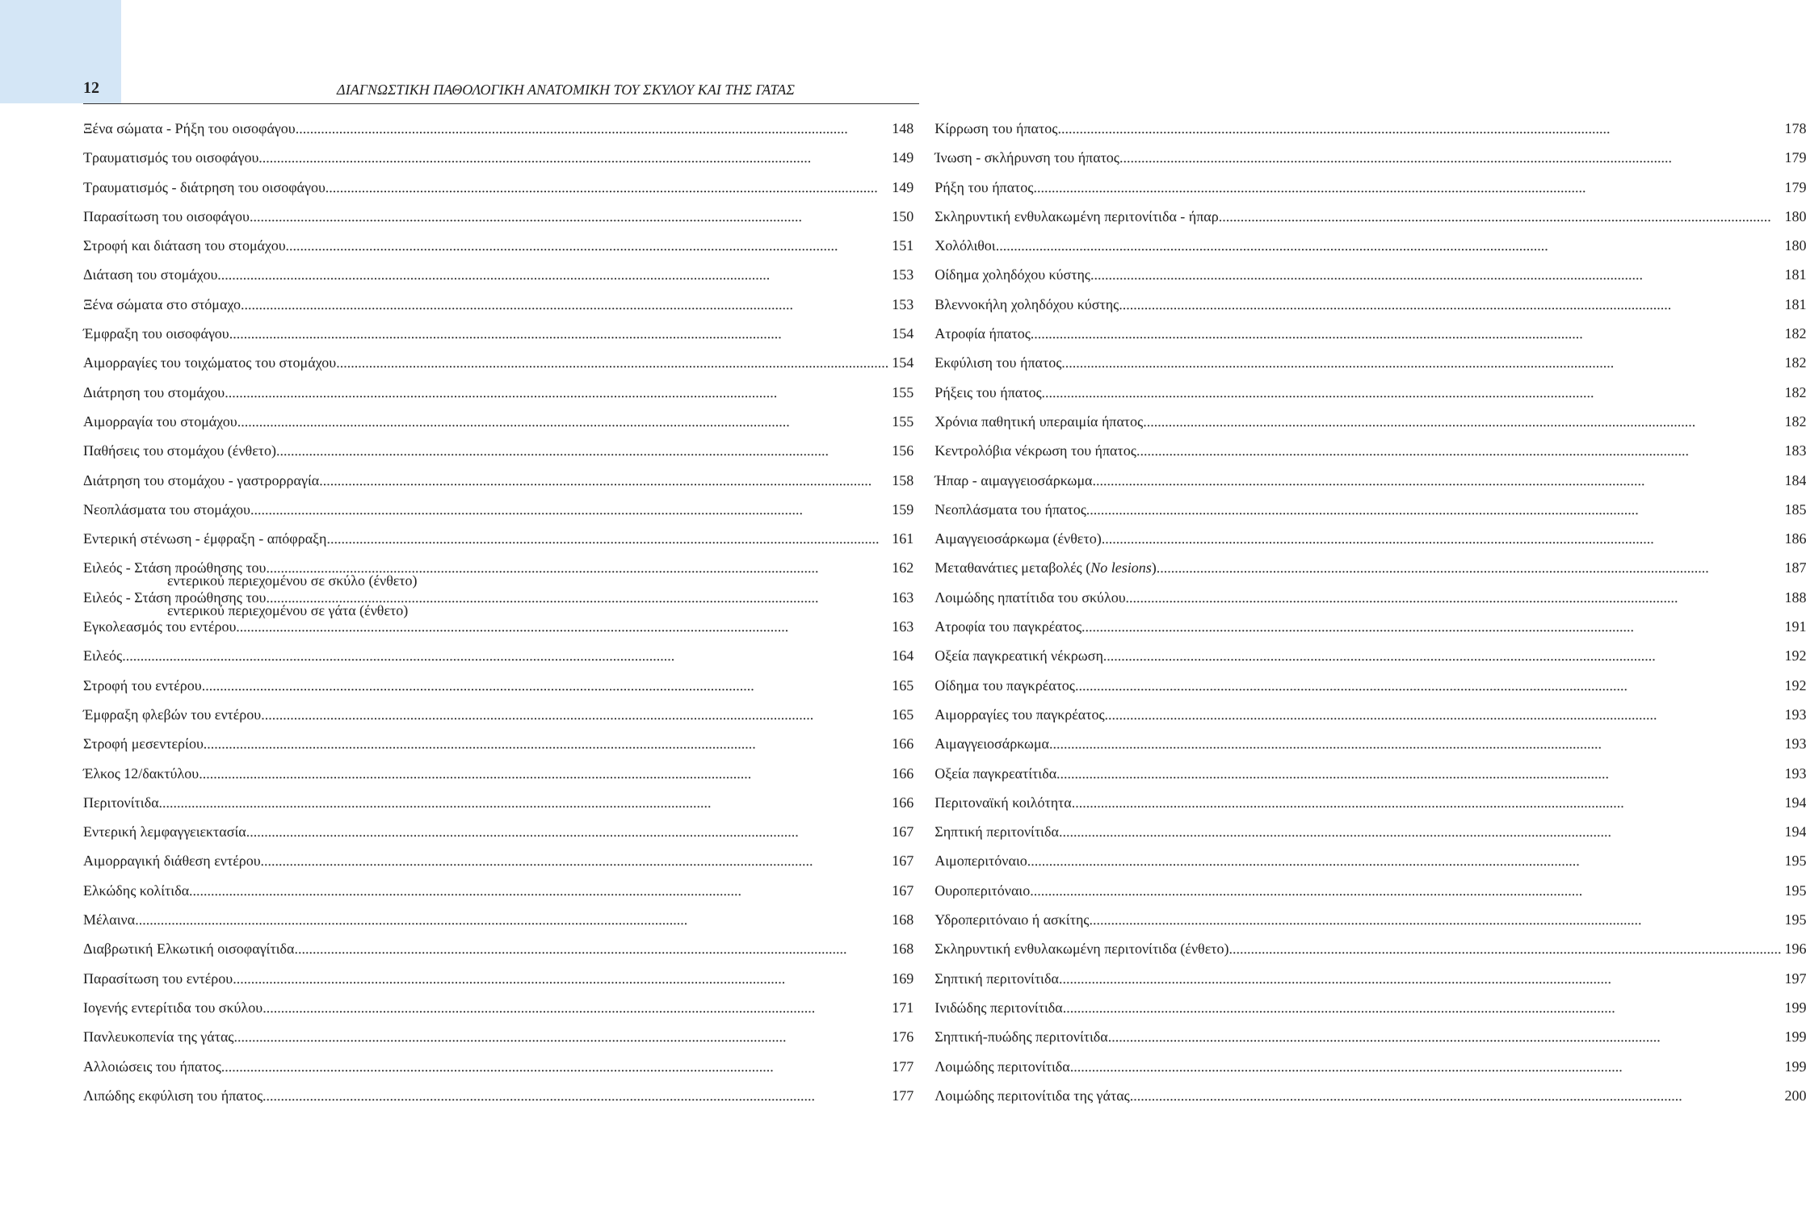12
ΔΙΑΓΝΩΣΤΙΚΗ ΠΑΘΟΛΟΓΙΚΗ ΑΝΑΤΟΜΙΚΗ ΤΟΥ ΣΚΥΛΟΥ ΚΑΙ ΤΗΣ ΓΑΤΑΣ
Ξένα σώματα - Ρήξη του οισοφάγου 148
Τραυματισμός του οισοφάγου 149
Τραυματισμός - διάτρηση του οισοφάγου 149
Παρασίτωση του οισοφάγου 150
Στροφή και διάταση του στομάχου 151
Διάταση του στομάχου 153
Ξένα σώματα στο στόμαχο 153
Έμφραξη του οισοφάγου 154
Αιμορραγίες του τοιχώματος του στομάχου 154
Διάτρηση του στομάχου 155
Αιμορραγία του στομάχου 155
Παθήσεις του στομάχου (ένθετο) 156
Διάτρηση του στομάχου - γαστρορραγία 158
Νεοπλάσματα του στομάχου 159
Εντερική στένωση - έμφραξη - απόφραξη 161
Ειλεός - Στάση προώθησης του 162
εντερικού περιεχομένου σε σκύλο (ένθετο)
Ειλεός - Στάση προώθησης του 163
εντερικού περιεχομένου σε γάτα (ένθετο)
Εγκολεασμός του εντέρου 163
Ειλεός 164
Στροφή του εντέρου 165
Έμφραξη φλεβών του εντέρου 165
Στροφή μεσεντερίου 166
Έλκος 12/δακτύλου 166
Περιτονίτιδα 166
Εντερική λεμφαγγειεκτασία 167
Αιμορραγική διάθεση εντέρου 167
Ελκώδης κολίτιδα 167
Μέλαινα 168
Διαβρωτική Ελκωτική οισοφαγίτιδα 168
Παρασίτωση του εντέρου 169
Ιογενής εντερίτιδα του σκύλου 171
Πανλευκοπενία της γάτας 176
Αλλοιώσεις του ήπατος 177
Λιπώδης εκφύλιση του ήπατος 177
Κίρρωση του ήπατος 178
Ίνωση - σκλήρυνση του ήπατος 179
Ρήξη του ήπατος 179
Σκληρυντική ενθυλακωμένη περιτονίτιδα - ήπαρ 180
Χολόλιθοι 180
Οίδημα χοληδόχου κύστης 181
Βλεννοκήλη χοληδόχου κύστης 181
Ατροφία ήπατος 182
Εκφύλιση του ήπατος 182
Ρήξεις του ήπατος 182
Χρόνια παθητική υπεραιμία ήπατος 182
Κεντρολόβια νέκρωση του ήπατος 183
Ήπαρ - αιμαγγειοσάρκωμα 184
Νεοπλάσματα του ήπατος 185
Αιμαγγειοσάρκωμα (ένθετο) 186
Μεταθανάτιες μεταβολές (No lesions) 187
Λοιμώδης ηπατίτιδα του σκύλου 188
Ατροφία του παγκρέατος 191
Οξεία παγκρεατική νέκρωση 192
Οίδημα του παγκρέατος 192
Αιμορραγίες του παγκρέατος 193
Αιμαγγειοσάρκωμα 193
Οξεία παγκρεατίτιδα 193
Περιτοναϊκή κοιλότητα 194
Σηπτική περιτονίτιδα 194
Αιμοπεριτόναιο 195
Ουροπεριτόναιο 195
Υδροπεριτόναιο ή ασκίτης 195
Σκληρυντική ενθυλακωμένη περιτονίτιδα (ένθετο) 196
Σηπτική περιτονίτιδα 197
Ινιδώδης περιτονίτιδα 199
Σηπτική-πυώδης περιτονίτιδα 199
Λοιμώδης περιτονίτιδα 199
Λοιμώδης περιτονίτιδα της γάτας 200